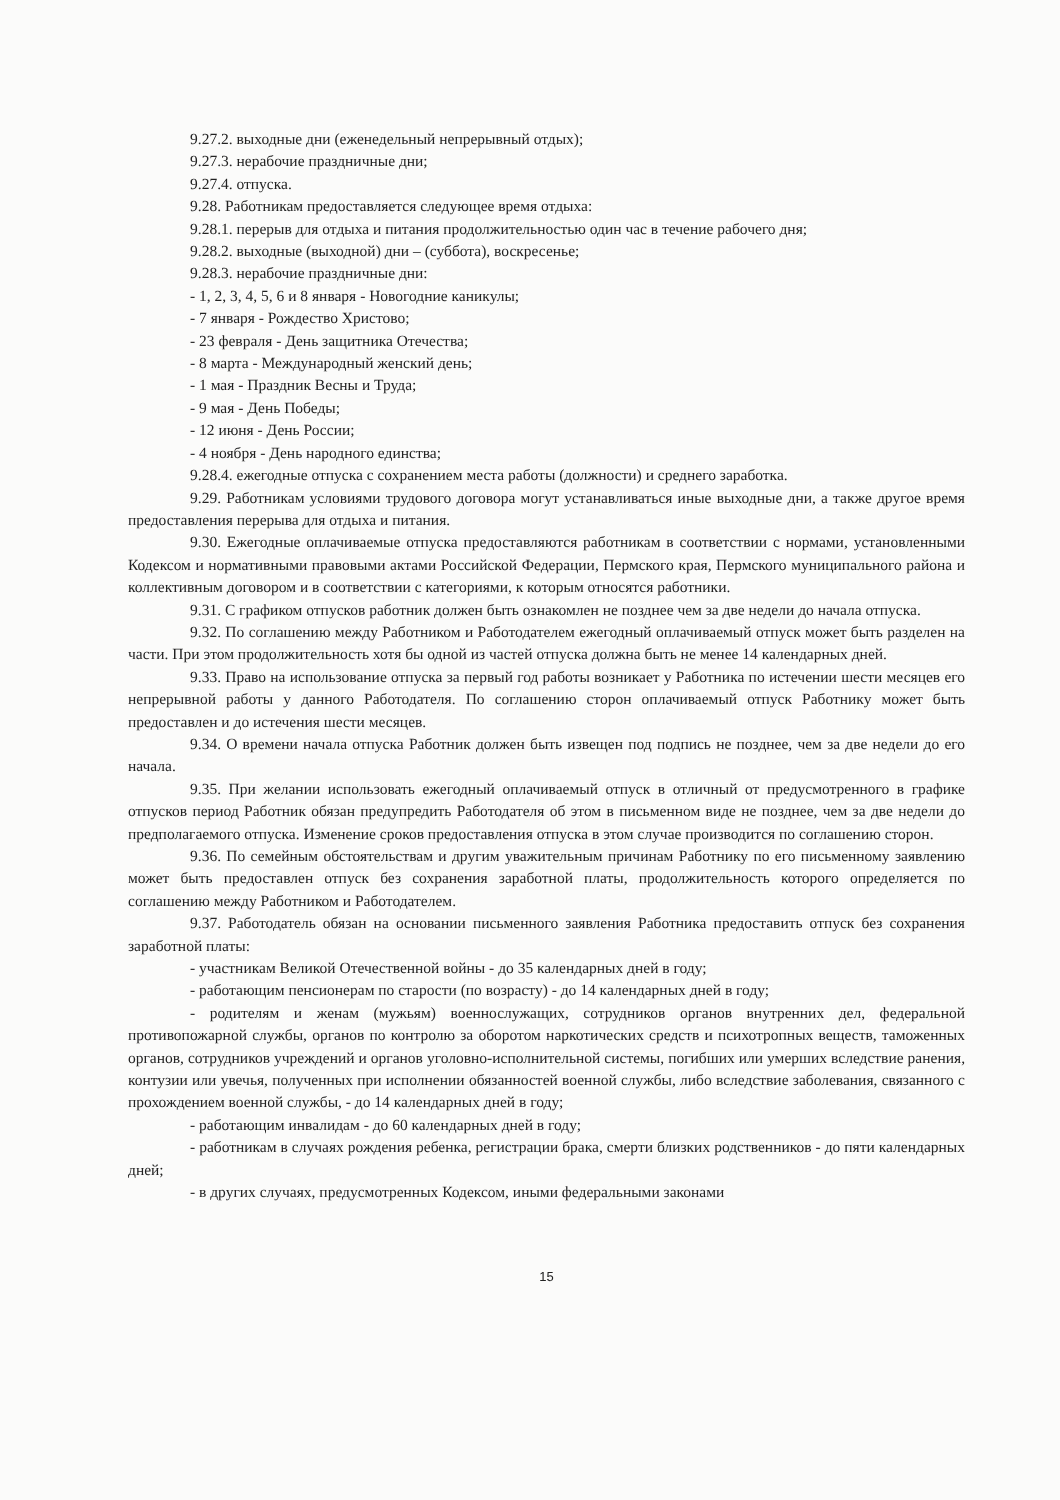9.27.2. выходные дни (еженедельный непрерывный отдых);
9.27.3. нерабочие праздничные дни;
9.27.4. отпуска.
9.28. Работникам предоставляется следующее время отдыха:
9.28.1. перерыв для отдыха и питания продолжительностью один час в течение рабочего дня;
9.28.2. выходные (выходной) дни – (суббота), воскресенье;
9.28.3. нерабочие праздничные дни:
- 1, 2, 3, 4, 5, 6 и 8 января - Новогодние каникулы;
- 7 января - Рождество Христово;
- 23 февраля - День защитника Отечества;
- 8 марта - Международный женский день;
- 1 мая - Праздник Весны и Труда;
- 9 мая - День Победы;
- 12 июня - День России;
- 4 ноября - День народного единства;
9.28.4. ежегодные отпуска с сохранением места работы (должности) и среднего заработка.
9.29. Работникам условиями трудового договора могут устанавливаться иные выходные дни, а также другое время предоставления перерыва для отдыха и питания.
9.30. Ежегодные оплачиваемые отпуска предоставляются работникам в соответствии с нормами, установленными Кодексом и нормативными правовыми актами Российской Федерации, Пермского края, Пермского муниципального района и коллективным договором и в соответствии с категориями, к которым относятся работники.
9.31. С графиком отпусков работник должен быть ознакомлен не позднее чем за две недели до начала отпуска.
9.32. По соглашению между Работником и Работодателем ежегодный оплачиваемый отпуск может быть разделен на части. При этом продолжительность хотя бы одной из частей отпуска должна быть не менее 14 календарных дней.
9.33. Право на использование отпуска за первый год работы возникает у Работника по истечении шести месяцев его непрерывной работы у данного Работодателя. По соглашению сторон оплачиваемый отпуск Работнику может быть предоставлен и до истечения шести месяцев.
9.34. О времени начала отпуска Работник должен быть извещен под подпись не позднее, чем за две недели до его начала.
9.35. При желании использовать ежегодный оплачиваемый отпуск в отличный от предусмотренного в графике отпусков период Работник обязан предупредить Работодателя об этом в письменном виде не позднее, чем за две недели до предполагаемого отпуска. Изменение сроков предоставления отпуска в этом случае производится по соглашению сторон.
9.36. По семейным обстоятельствам и другим уважительным причинам Работнику по его письменному заявлению может быть предоставлен отпуск без сохранения заработной платы, продолжительность которого определяется по соглашению между Работником и Работодателем.
9.37. Работодатель обязан на основании письменного заявления Работника предоставить отпуск без сохранения заработной платы:
- участникам Великой Отечественной войны - до 35 календарных дней в году;
- работающим пенсионерам по старости (по возрасту) - до 14 календарных дней в году;
- родителям и женам (мужьям) военнослужащих, сотрудников органов внутренних дел, федеральной противопожарной службы, органов по контролю за оборотом наркотических средств и психотропных веществ, таможенных органов, сотрудников учреждений и органов уголовно-исполнительной системы, погибших или умерших вследствие ранения, контузии или увечья, полученных при исполнении обязанностей военной службы, либо вследствие заболевания, связанного с прохождением военной службы, - до 14 календарных дней в году;
- работающим инвалидам - до 60 календарных дней в году;
- работникам в случаях рождения ребенка, регистрации брака, смерти близких родственников - до пяти календарных дней;
- в других случаях, предусмотренных Кодексом, иными федеральными законами
15